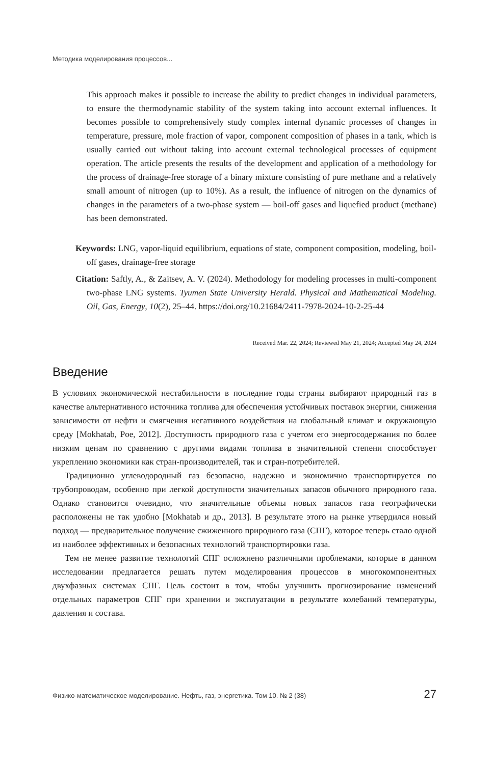Методика моделирования процессов...
This approach makes it possible to increase the ability to predict changes in individual parameters, to ensure the thermodynamic stability of the system taking into account external influences. It becomes possible to comprehensively study complex internal dynamic processes of changes in temperature, pressure, mole fraction of vapor, component composition of phases in a tank, which is usually carried out without taking into account external technological processes of equipment operation. The article presents the results of the development and application of a methodology for the process of drainage-free storage of a binary mixture consisting of pure methane and a relatively small amount of nitrogen (up to 10%). As a result, the influence of nitrogen on the dynamics of changes in the parameters of a two-phase system — boil-off gases and liquefied product (methane) has been demonstrated.
Keywords: LNG, vapor-liquid equilibrium, equations of state, component composition, modeling, boil-off gases, drainage-free storage
Citation: Saftly, A., & Zaitsev, A. V. (2024). Methodology for modeling processes in multi-component two-phase LNG systems. Tyumen State University Herald. Physical and Mathematical Modeling. Oil, Gas, Energy, 10(2), 25–44. https://doi.org/10.21684/2411-7978-2024-10-2-25-44
Received Mar. 22, 2024; Reviewed May 21, 2024; Accepted May 24, 2024
Введение
В условиях экономической нестабильности в последние годы страны выбирают природный газ в качестве альтернативного источника топлива для обеспечения устойчивых поставок энергии, снижения зависимости от нефти и смягчения негативного воздействия на глобальный климат и окружающую среду [Mokhatab, Poe, 2012]. Доступность природного газа с учетом его энергосодержания по более низким ценам по сравнению с другими видами топлива в значительной степени способствует укреплению экономики как стран-производителей, так и стран-потребителей.
Традиционно углеводородный газ безопасно, надежно и экономично транспортируется по трубопроводам, особенно при легкой доступности значительных запасов обычного природного газа. Однако становится очевидно, что значительные объемы новых запасов газа географически расположены не так удобно [Mokhatab и др., 2013]. В результате этого на рынке утвердился новый подход — предварительное получение сжиженного природного газа (СПГ), которое теперь стало одной из наиболее эффективных и безопасных технологий транспортировки газа.
Тем не менее развитие технологий СПГ осложнено различными проблемами, которые в данном исследовании предлагается решать путем моделирования процессов в многокомпонентных двухфазных системах СПГ. Цель состоит в том, чтобы улучшить прогнозирование изменений отдельных параметров СПГ при хранении и эксплуатации в результате колебаний температуры, давления и состава.
Физико-математическое моделирование. Нефть, газ, энергетика. Том 10. № 2 (38) 27